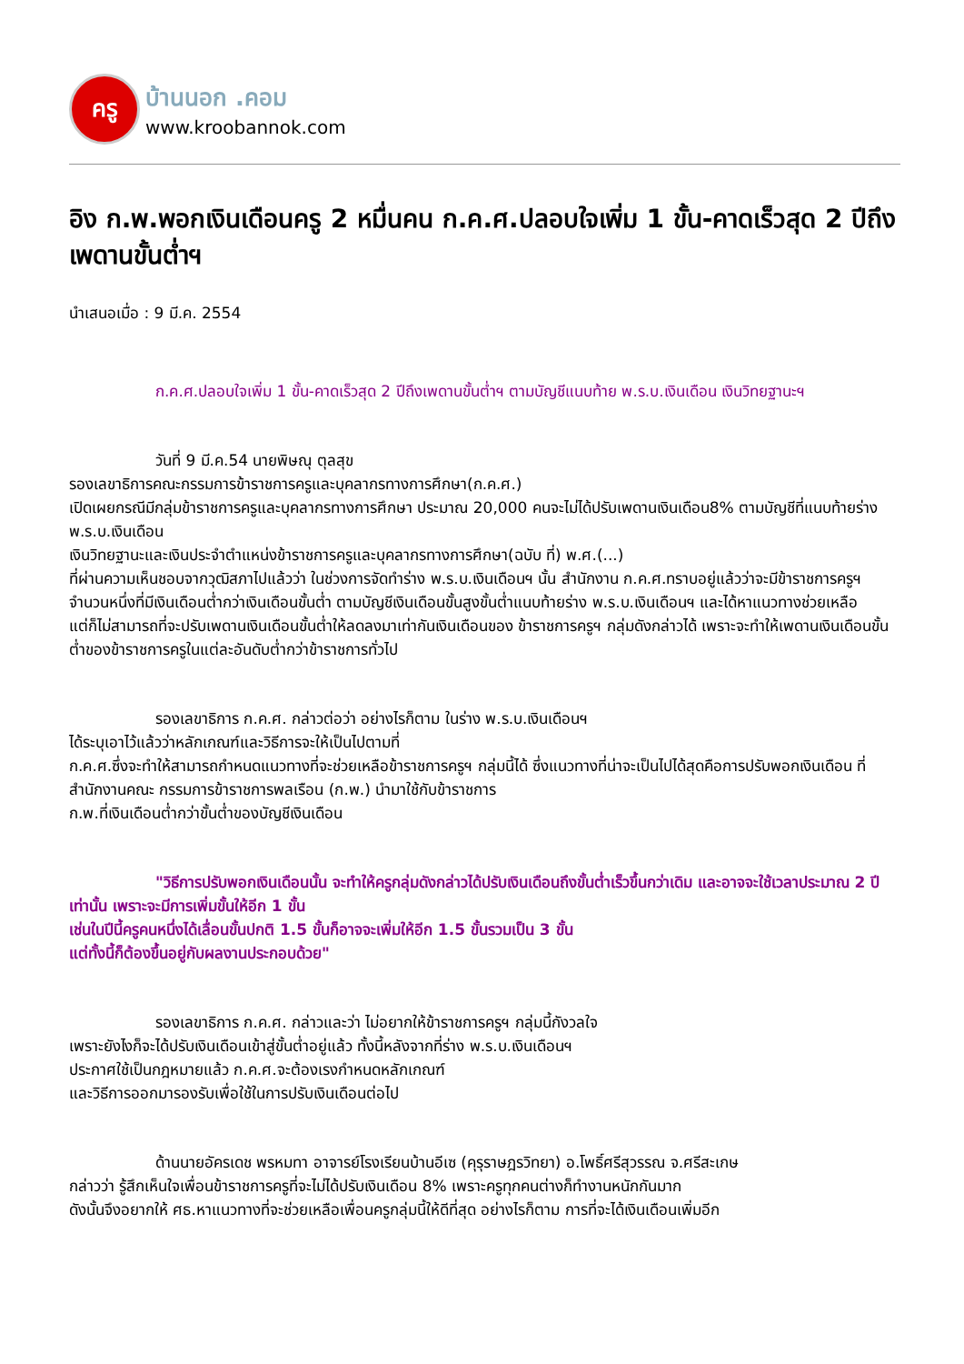ครู
บ้านนอก .คอม
www.kroobannok.com
อิง ก.พ.พอกเงินเดือนครู 2 หมื่นคน ก.ค.ศ.ปลอบใจเพิ่ม 1 ขั้น-คาดเร็วสุด 2 ปีถึงเพดานขั้นต่ำฯ
นำเสนอเมื่อ : 9 มี.ค. 2554
ก.ค.ศ.ปลอบใจเพิ่ม 1 ขั้น-คาดเร็วสุด 2 ปีถึงเพดานขั้นต่ำฯ ตามบัญชีแนบท้าย พ.ร.บ.เงินเดือน เงินวิทยฐานะฯ
วันที่ 9 มี.ค.54 นายพิษณุ ตุลสุข
รองเลขาธิการคณะกรรมการข้าราชการครูและบุคลากรทางการศึกษา(ก.ค.ศ.)
เปิดเผยกรณีมีกลุ่มข้าราชการครูและบุคลากรทางการศึกษา ประมาณ 20,000 คนจะไม่ได้ปรับเพดานเงินเดือน8% ตามบัญชีที่แนบท้ายร่าง พ.ร.บ.เงินเดือน
เงินวิทยฐานะและเงินประจำตำแหน่งข้าราชการครูและบุคลากรทางการศึกษา(ฉบับ ที่) พ.ศ.(...)
ที่ผ่านความเห็นชอบจากวุฒิสภาไปแล้วว่า ในช่วงการจัดทำร่าง พ.ร.บ.เงินเดือนฯ นั้น สำนักงาน ก.ค.ศ.ทราบอยู่แล้วว่าจะมีข้าราชการครูฯ จำนวนหนึ่งที่มีเงินเดือนต่ำกว่าเงินเดือนขั้นต่ำ ตามบัญชีเงินเดือนขั้นสูงขั้นต่ำแนบท้ายร่าง พ.ร.บ.เงินเดือนฯ และได้หาแนวทางช่วยเหลือ
แต่ก็ไม่สามารถที่จะปรับเพดานเงินเดือนขั้นต่ำให้ลดลงมาเท่ากันเงินเดือนของ ข้าราชการครูฯ กลุ่มดังกล่าวได้ เพราะจะทำให้เพดานเงินเดือนขั้นต่ำของข้าราชการครูในแต่ละอันดับต่ำกว่าข้าราชการทั่วไป
รองเลขาธิการ ก.ค.ศ. กล่าวต่อว่า อย่างไรก็ตาม ในร่าง พ.ร.บ.เงินเดือนฯ
ได้ระบุเอาไว้แล้วว่าหลักเกณฑ์และวิธีการจะให้เป็นไปตามที่
ก.ค.ศ.ซึ่งจะทำให้สามารถกำหนดแนวทางที่จะช่วยเหลือข้าราชการครูฯ กลุ่มนี้ได้ ซึ่งแนวทางที่น่าจะเป็นไปได้สุดคือการปรับพอกเงินเดือน ที่สำนักงานคณะ กรรมการข้าราชการพลเรือน (ก.พ.) นำมาใช้กับข้าราชการ
ก.พ.ที่เงินเดือนต่ำกว่าขั้นต่ำของบัญชีเงินเดือน
"วิธีการปรับพอกเงินเดือนนั้น จะทำให้ครูกลุ่มดังกล่าวได้ปรับเงินเดือนถึงขั้นต่ำเร็วขึ้นกว่าเดิม และอาจจะใช้เวลาประมาณ 2 ปีเท่านั้น เพราะจะมีการเพิ่มขั้นให้อีก 1 ขั้น
เช่นในปีนี้ครูคนหนึ่งได้เลื่อนขั้นปกติ 1.5 ขั้นก็อาจจะเพิ่มให้อีก 1.5 ขั้นรวมเป็น 3 ขั้น
แต่ทั้งนี้ก็ต้องขึ้นอยู่กับผลงานประกอบด้วย"
รองเลขาธิการ ก.ค.ศ. กล่าวและว่า ไม่อยากให้ข้าราชการครูฯ กลุ่มนี้กังวลใจ
เพราะยังไงก็จะได้ปรับเงินเดือนเข้าสู่ขั้นต่ำอยู่แล้ว ทั้งนี้หลังจากที่ร่าง พ.ร.บ.เงินเดือนฯ
ประกาศใช้เป็นกฎหมายแล้ว ก.ค.ศ.จะต้องเรงกำหนดหลักเกณฑ์
และวิธีการออกมารองรับเพื่อใช้ในการปรับเงินเดือนต่อไป
ด้านนายอัครเดช พรหมทา อาจารย์โรงเรียนบ้านอีเซ (คุรุราษฎรวิทยา) อ.โพธิ์ศรีสุวรรณ จ.ศรีสะเกษ
กล่าวว่า รู้สึกเห็นใจเพื่อนข้าราชการครูที่จะไม่ได้ปรับเงินเดือน 8% เพราะครูทุกคนต่างก็ทำงานหนักกันมาก
ดังนั้นจึงอยากให้ ศธ.หาแนวทางที่จะช่วยเหลือเพื่อนครูกลุ่มนี้ให้ดีที่สุด อย่างไรก็ตาม การที่จะได้เงินเดือนเพิ่มอีก